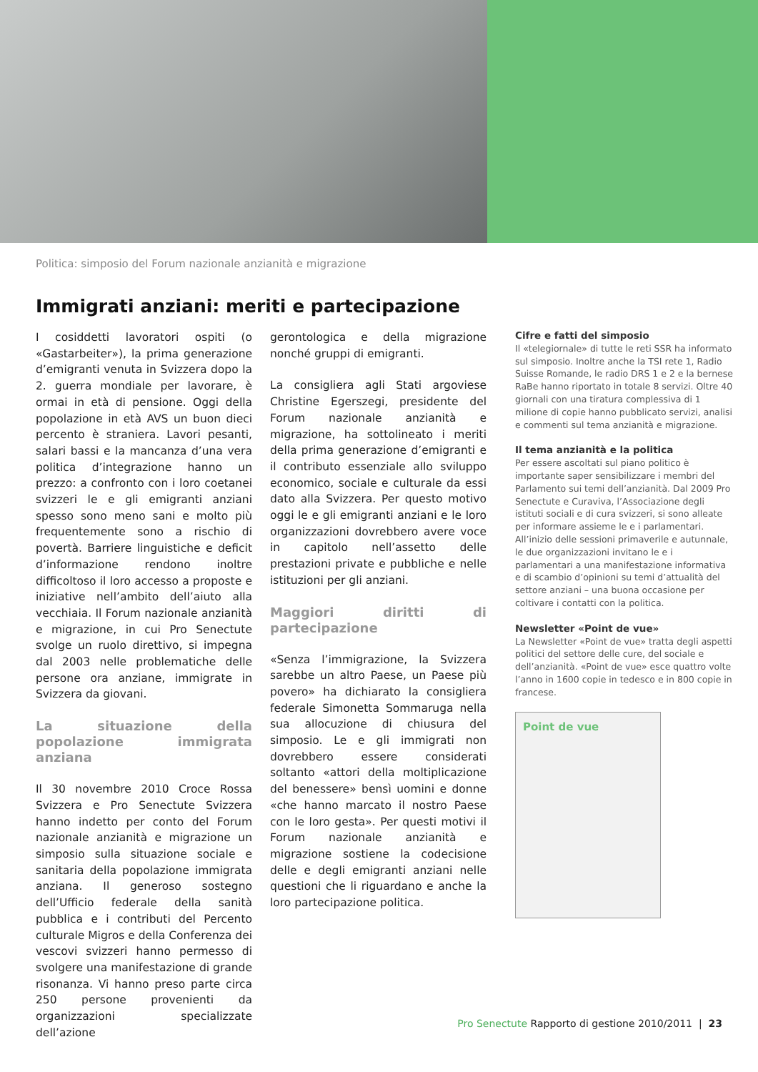Politica: simposio del Forum nazionale anzianità e migrazione
Immigrati anziani: meriti e partecipazione
I cosiddetti lavoratori ospiti (o «Gastarbeiter»), la prima generazione d’emigranti venuta in Svizzera dopo la 2. guerra mondiale per lavorare, è ormai in età di pensione. Oggi della popolazione in età AVS un buon dieci percento è straniera. Lavori pesanti, salari bassi e la mancanza d’una vera politica d’integrazione hanno un prezzo: a confronto con i loro coetanei svizzeri le e gli emigranti anziani spesso sono meno sani e molto più frequentemente sono a rischio di povertà. Barriere linguistiche e deficit d’informazione rendono inoltre difficoltoso il loro accesso a proposte e iniziative nell’ambito dell’aiuto alla vecchiaia. Il Forum nazionale anzianità e migrazione, in cui Pro Senectute svolge un ruolo direttivo, si impegna dal 2003 nelle problematiche delle persone ora anziane, immigrate in Svizzera da giovani.
La situazione della popolazione immigrata anziana
Il 30 novembre 2010 Croce Rossa Svizzera e Pro Senectute Svizzera hanno indetto per conto del Forum nazionale anzianità e migrazione un simposio sulla situazione sociale e sanitaria della popolazione immigrata anziana. Il generoso sostegno dell’Ufficio federale della sanità pubblica e i contributi del Percento culturale Migros e della Conferenza dei vescovi svizzeri hanno permesso di svolgere una manifestazione di grande risonanza. Vi hanno preso parte circa 250 persone provenienti da organizzazioni specializzate dell’azione
gerontologica e della migrazione nonché gruppi di emigranti.
La consigliera agli Stati argoviese Christine Egerszegi, presidente del Forum nazionale anzianità e migrazione, ha sottolineato i meriti della prima generazione d’emigranti e il contributo essenziale allo sviluppo economico, sociale e culturale da essi dato alla Svizzera. Per questo motivo oggi le e gli emigranti anziani e le loro organizzazioni dovrebbero avere voce in capitolo nell’assetto delle prestazioni private e pubbliche e nelle istituzioni per gli anziani.
Maggiori diritti di partecipazione
«Senza l’immigrazione, la Svizzera sarebbe un altro Paese, un Paese più povero» ha dichiarato la consigliera federale Simonetta Sommaruga nella sua allocuzione di chiusura del simposio. Le e gli immigrati non dovrebbero essere considerati soltanto «attori della moltiplicazione del benessere» bensì uomini e donne «che hanno marcato il nostro Paese con le loro gesta». Per questi motivi il Forum nazionale anzianità e migrazione sostiene la codecisione delle e degli emigranti anziani nelle questioni che li riguardano e anche la loro partecipazione politica.
Cifre e fatti del simposio
Il «telegiornale» di tutte le reti SSR ha informato sul simposio. Inoltre anche la TSI rete 1, Radio Suisse Romande, le radio DRS 1 e 2 e la bernese RaBe hanno riportato in totale 8 servizi. Oltre 40 giornali con una tiratura complessiva di 1 milione di copie hanno pubblicato servizi, analisi e commenti sul tema anzianità e migrazione.
Il tema anzianità e la politica
Per essere ascoltati sul piano politico è importante saper sensibilizzare i membri del Parlamento sui temi dell’anzianità. Dal 2009 Pro Senectute e Curaviva, l’Associazione degli istituti sociali e di cura svizzeri, si sono alleate per informare assieme le e i parlamentari. All’inizio delle sessioni primaverile e autunnale, le due organizzazioni invitano le e i parlamentari a una manifestazione informativa e di scambio d’opinioni su temi d’attualità del settore anziani – una buona occasione per coltivare i contatti con la politica.
Newsletter «Point de vue»
La Newsletter «Point de vue» tratta degli aspetti politici del settore delle cure, del sociale e dell’anzianità. «Point de vue» esce quattro volte l’anno in 1600 copie in tedesco e in 800 copie in francese.
Point de vue
Pro Senectute Rapporto di gestione 2010/2011 | 23